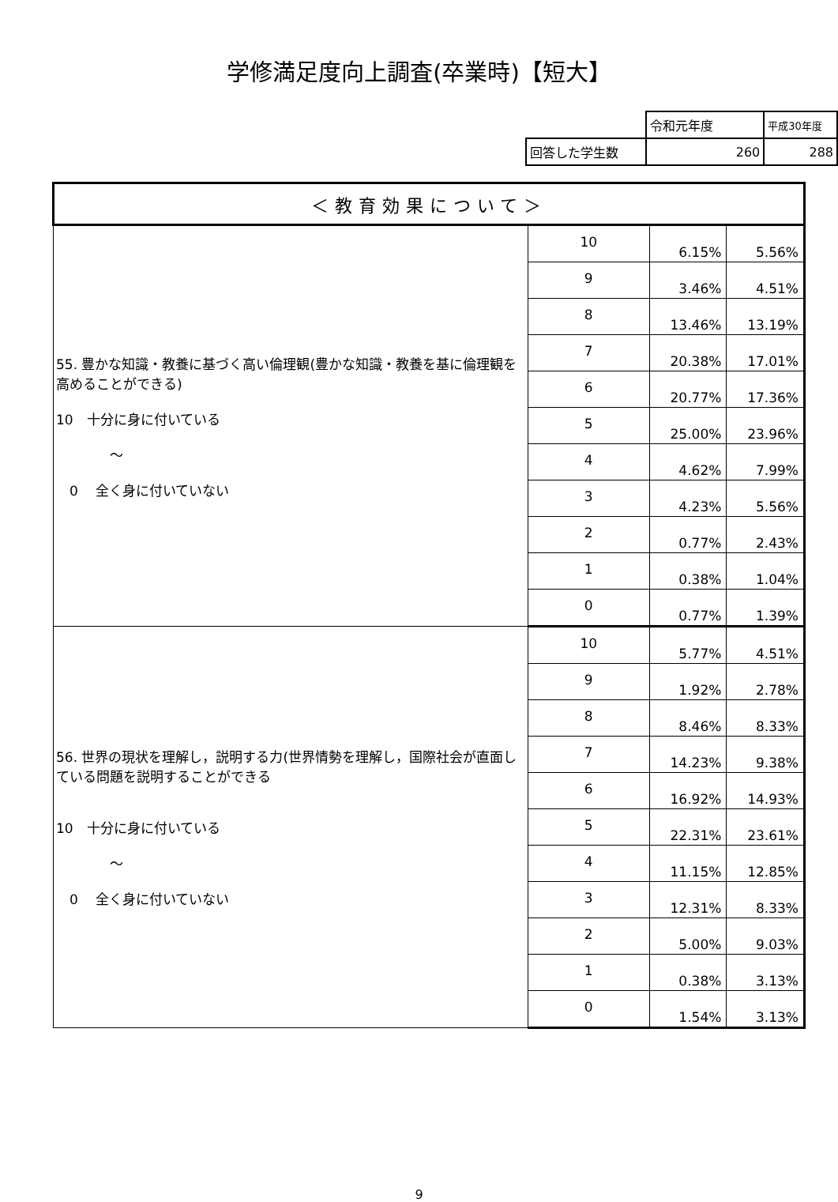学修満足度向上調査(卒業時)【短大】
| | 令和元年度 | 平成30年度 |
| 回答した学生数 | 260 | 288 |
| ＜教育効果について＞ | | | |
| 55. 豊かな知識・教養に基づく高い倫理観(豊かな知識・教養を基に倫理観を高めることができる) 10 十分に身に付いている ～ 0 全く身に付いていない | 10 | 6.15% | 5.56% |
| | 9 | 3.46% | 4.51% |
| | 8 | 13.46% | 13.19% |
| | 7 | 20.38% | 17.01% |
| | 6 | 20.77% | 17.36% |
| | 5 | 25.00% | 23.96% |
| | 4 | 4.62% | 7.99% |
| | 3 | 4.23% | 5.56% |
| | 2 | 0.77% | 2.43% |
| | 1 | 0.38% | 1.04% |
| | 0 | 0.77% | 1.39% |
| 56. 世界の現状を理解し，説明する力(世界情勢を理解し，国際社会が直面している問題を説明することができる 10 十分に身に付いている ～ 0 全く身に付いていない | 10 | 5.77% | 4.51% |
| | 9 | 1.92% | 2.78% |
| | 8 | 8.46% | 8.33% |
| | 7 | 14.23% | 9.38% |
| | 6 | 16.92% | 14.93% |
| | 5 | 22.31% | 23.61% |
| | 4 | 11.15% | 12.85% |
| | 3 | 12.31% | 8.33% |
| | 2 | 5.00% | 9.03% |
| | 1 | 0.38% | 3.13% |
| | 0 | 1.54% | 3.13% |
9